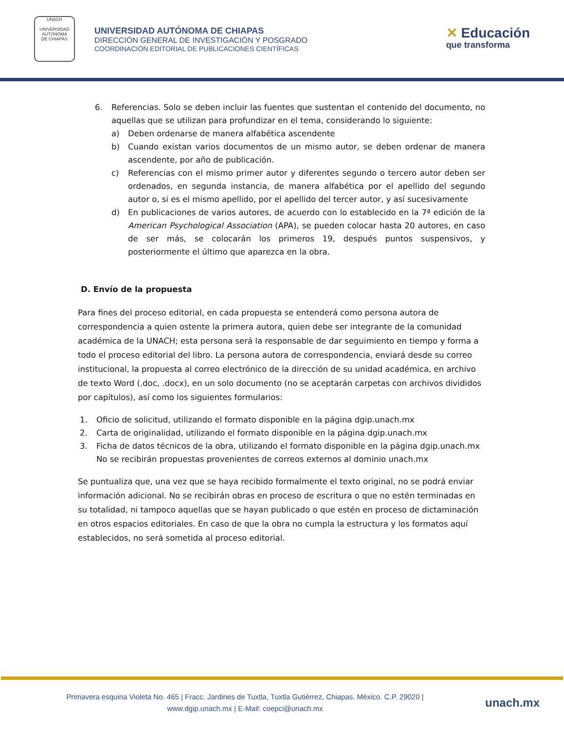UNACH
UNIVERSIDAD
AUTONOMA
DE CHIAPAS
UNIVERSIDAD AUTÓNOMA DE CHIAPAS
DIRECCIÓN GENERAL DE INVESTIGACIÓN Y POSGRADO
COORDINACIÓN EDITORIAL DE PUBLICACIONES CIENTÍFICAS
✕ Educación
que transforma
6. Referencias. Solo se deben incluir las fuentes que sustentan el contenido del documento, no aquellas que se utilizan para profundizar en el tema, considerando lo siguiente:
a) Deben ordenarse de manera alfabética ascendente
b) Cuando existan varios documentos de un mismo autor, se deben ordenar de manera ascendente, por año de publicación.
c) Referencias con el mismo primer autor y diferentes segundo o tercero autor deben ser ordenados, en segunda instancia, de manera alfabética por el apellido del segundo autor o, si es el mismo apellido, por el apellido del tercer autor, y así sucesivamente
d) En publicaciones de varios autores, de acuerdo con lo establecido en la 7ª edición de la American Psychological Association (APA), se pueden colocar hasta 20 autores, en caso de ser más, se colocarán los primeros 19, después puntos suspensivos, y posteriormente el último que aparezca en la obra.
D. Envío de la propuesta
Para fines del proceso editorial, en cada propuesta se entenderá como persona autora de correspondencia a quien ostente la primera autora, quien debe ser integrante de la comunidad académica de la UNACH; esta persona será la responsable de dar seguimiento en tiempo y forma a todo el proceso editorial del libro. La persona autora de correspondencia, enviará desde su correo institucional, la propuesta al correo electrónico de la dirección de su unidad académica, en archivo de texto Word (.doc, .docx), en un solo documento (no se aceptarán carpetas con archivos divididos por capítulos), así como los siguientes formularios:
1. Oficio de solicitud, utilizando el formato disponible en la página dgip.unach.mx
2. Carta de originalidad, utilizando el formato disponible en la página dgip.unach.mx
3. Ficha de datos técnicos de la obra, utilizando el formato disponible en la página dgip.unach.mx
No se recibirán propuestas provenientes de correos externos al dominio unach.mx
Se puntualiza que, una vez que se haya recibido formalmente el texto original, no se podrá enviar información adicional. No se recibirán obras en proceso de escritura o que no estén terminadas en su totalidad, ni tampoco aquellas que se hayan publicado o que estén en proceso de dictaminación en otros espacios editoriales. En caso de que la obra no cumpla la estructura y los formatos aquí establecidos, no será sometida al proceso editorial.
Primavera esquina Violeta No. 465 | Fracc. Jardines de Tuxtla, Tuxtla Gutiérrez, Chiapas. México. C.P. 29020 |
www.dgip.unach.mx | E-Mail: coepci@unach.mx
unach.mx